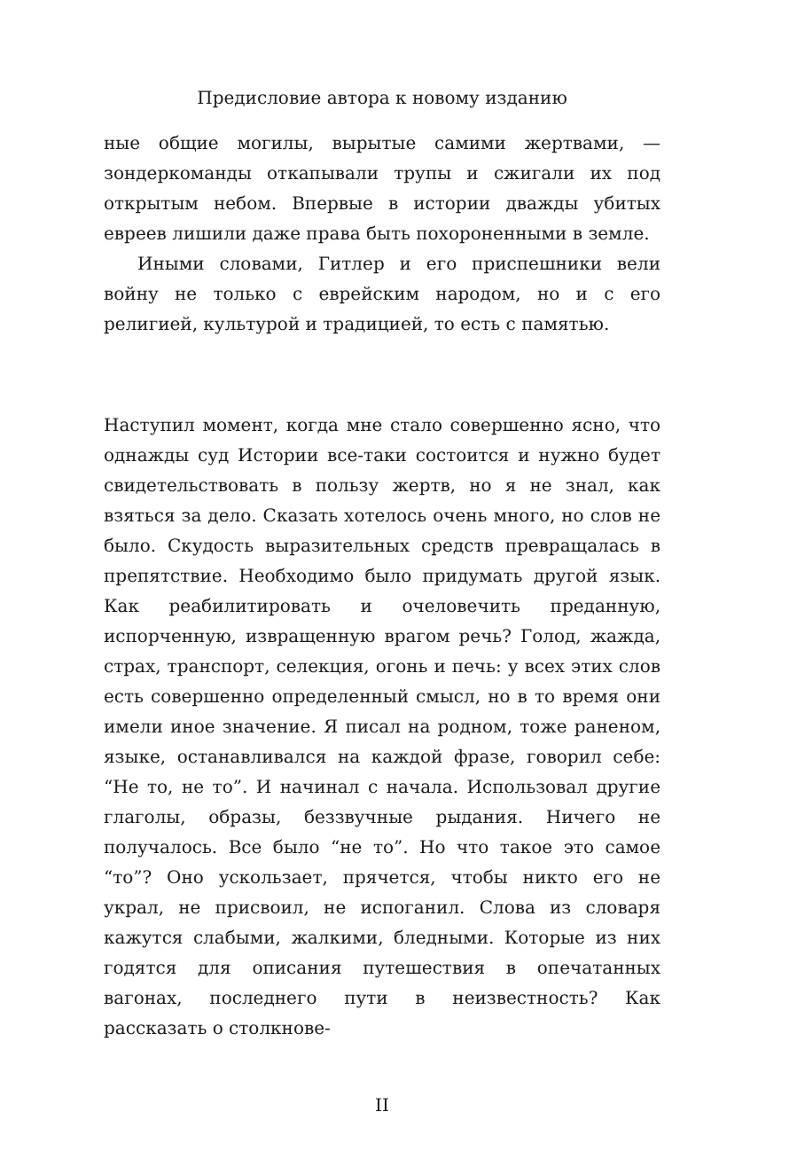Предисловие автора к новому изданию
ные общие могилы, вырытые самими жертвами, — зондеркоманды откапывали трупы и сжигали их под открытым небом. Впервые в истории дважды убитых евреев лишили даже права быть похороненными в земле.
Иными словами, Гитлер и его приспешники вели войну не только с еврейским народом, но и с его религией, культурой и традицией, то есть с памятью.
Наступил момент, когда мне стало совершенно ясно, что однажды суд Истории все-таки состоится и нужно будет свидетельствовать в пользу жертв, но я не знал, как взяться за дело. Сказать хотелось очень много, но слов не было. Скудость выразительных средств превращалась в препятствие. Необходимо было придумать другой язык. Как реабилитировать и очеловечить преданную, испорченную, извращенную врагом речь? Голод, жажда, страх, транспорт, селекция, огонь и печь: у всех этих слов есть совершенно определенный смысл, но в то время они имели иное значение. Я писал на родном, тоже раненом, языке, останавливался на каждой фразе, говорил себе: “Не то, не то”. И начинал с начала. Использовал другие глаголы, образы, беззвучные рыдания. Ничего не получалось. Все было “не то”. Но что такое это самое “то”? Оно ускользает, прячется, чтобы никто его не украл, не присвоил, не испоганил. Слова из словаря кажутся слабыми, жалкими, бледными. Которые из них годятся для описания путешествия в опечатанных вагонах, последнего пути в неизвестность? Как рассказать о столкнове-
II